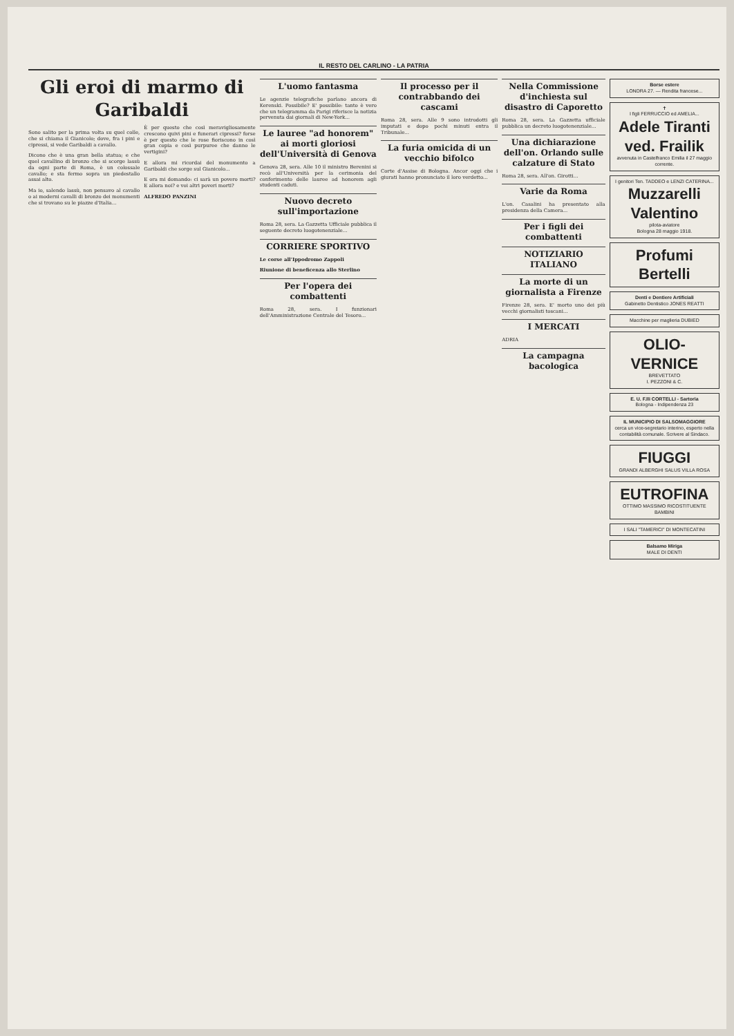IL RESTO DEL CARLINO - LA PATRIA
Gli eroi di marmo di Garibaldi
Sono salito per la prima volta su quel colle, che si chiama il Gianicolo; dove, fra i pini e cipressi, si vede Garibaldi a cavallo.
Dicono che è una gran bella statua; e che quel cavallino di bronzo che si scorge lassù da ogni parte di Roma, è un colossale cavallo; e sta fermo sopra un piedestallo assai alto.
Ma io, salendo lassù, non pensavo al cavallo o ai moderni cavalli di bronzo dei monumenti che si trovano su le piazze d'Italia...
È per questo che così meravigliosamente crescono quivi pini e funerari cipressi? forse è per questo che le rose fioriscono in così gran copia e così purpuree che danno le vertigini?
E allora mi ricordai del monumento a Garibaldi che sorge sul Gianicolo...
E ora mi domando: ci sarà un povero morti? E allora noi? e voi altri poveri morti?
ALFREDO PANZINI
L'uomo fantasma
Le agenzie telegrafiche parlano ancora di Kerenski. Possibile? E' possibile: tanto è vero che un telegramma da Parigi riferisce la notizia pervenuta dai giornali di New-York...
Le lauree "ad honorem" ai morti gloriosi dell'Università di Genova
Genova 28, sera. Alle 10 il ministro Berenini si recò all'Università per la cerimonia del conferimento delle lauree ad honorem agli studenti caduti.
Nuovo decreto sull'importazione
Roma 28, sera. La Gazzetta Ufficiale pubblica il seguente decreto luogotenenziale...
CORRIERE SPORTIVO
Le corse all'Ippodromo Zappoli
Riunione di beneficenza allo Sterlino
Per l'opera dei combattenti
Roma 28, sera. I funzionari dell'Amministrazione Centrale del Tesoro...
Il processo per il contrabbando dei cascami
Roma 28, sera. Alle 9 sono introdotti gli imputati e dopo pochi minuti entra il Tribunale...
La furia omicida di un vecchio bifolco
Corte d'Assise di Bologna. Ancor oggi che i giurati hanno pronunciato il loro verdetto...
Nella Commissione d'inchiesta sul disastro di Caporetto
Roma 28, sera. La Gazzetta ufficiale pubblica un decreto luogotenenziale...
Una dichiarazione dell'on. Orlando sulle calzature di Stato
Roma 28, sera. All'on. Girotti...
Varie da Roma
L'on. Casalini ha presentato alla presidenza della Camera...
Per i figli dei combattenti
NOTIZIARIO ITALIANO
La morte di un giornalista a Firenze
Firenze 28, sera. E' morto uno dei più vecchi giornalisti toscani...
I MERCATI
ADRIA
La campagna bacologica
Borse estere
LONDRA 27. — Rendita francese...
✝
I figli FERRUCCIO ed AMELIA...
Adele Tiranti ved. Frailik
avvenuta in Castelfranco Emilia il 27 maggio corrente.
I genitori Ten. TADDEO e LENZI CATERINA...
Muzzarelli Valentino
pilota-aviatore
Bologna 28 maggio 1918.
Profumi Bertelli
Denti e Dentiere Artificiali
Gabinetto Dentistico JONES REATTI
Macchine per maglieria DUBIED
OLIO-VERNICE
BREVETTATO
I. PEZZONI & C.
E. U. F.lli CORTELLI - Sartoria
Bologna - Indipendenza 23
IL MUNICIPIO DI SALSOMAGGIORE
cerca un vice-segretario interino, esperto nella contabilità comunale. Scrivere al Sindaco.
FIUGGI
GRANDI ALBERGHI SALUS VILLA ROSA
EUTROFINA
OTTIMO MASSIMO RICOSTITUENTE BAMBINI
I SALI "TAMERICI" DI MONTECATINI
Balsamo Miriga
MALE DI DENTI